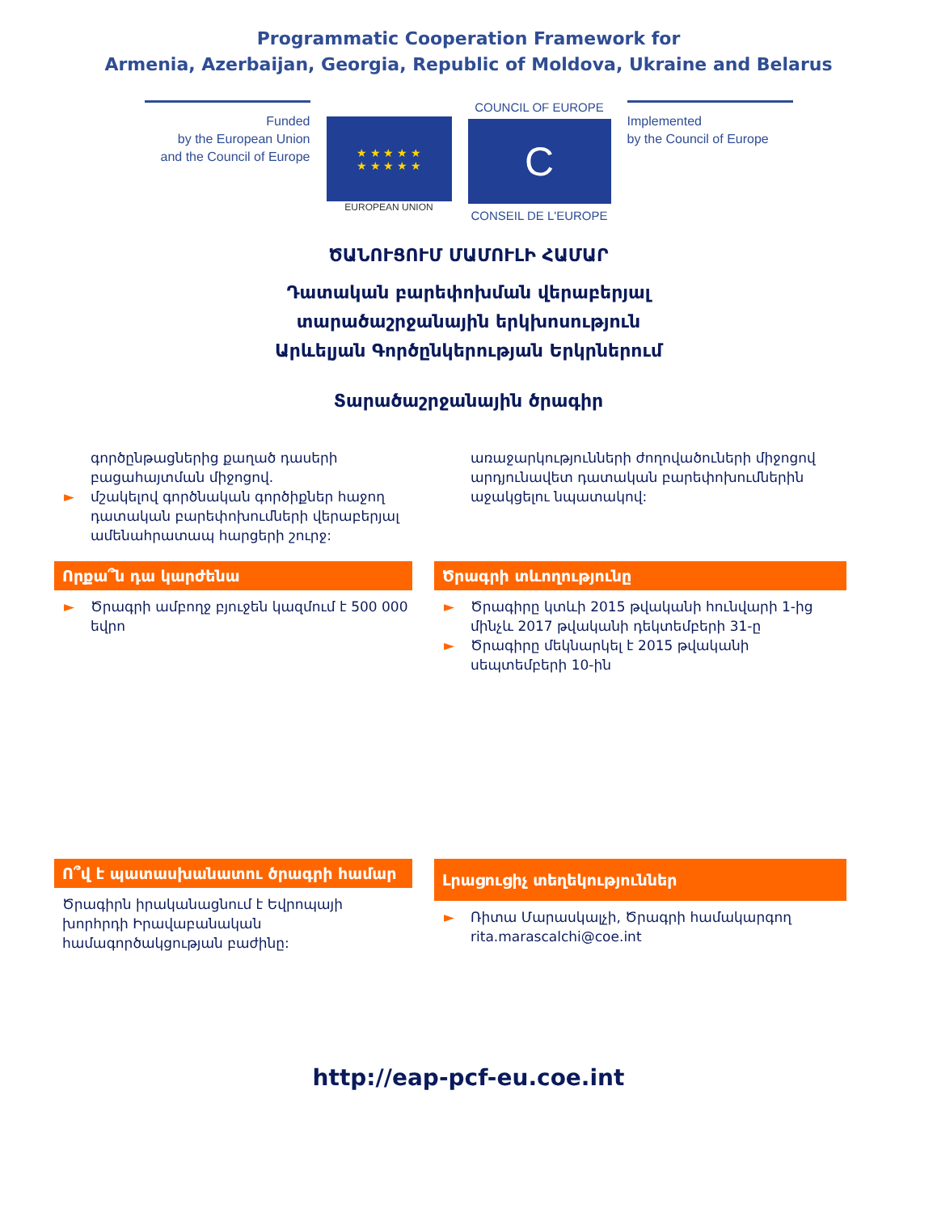Programmatic Cooperation Framework for
Armenia, Azerbaijan, Georgia, Republic of Moldova, Ukraine and Belarus
Funded
by the European Union
and the Council of Europe
★ ★ ★ ★ ★
★ ★ ★ ★ ★
EUROPEAN UNION
COUNCIL OF EUROPE
C
CONSEIL DE L'EUROPE
Implemented
by the Council of Europe
ԾԱՆՈՒՑՈՒՄ ՄԱՄՈՒԼԻ ՀԱՄԱՐ
Դատական բարեփոխման վերաբերյալ
տարածաշրջանային երկխոսություն
Արևելյան Գործընկերության Երկրներում
Տարածաշրջանային ծրագիր
գործընթացներից քաղած դասերի բացահայտման միջոցով.
► մշակելով գործնական գործիքներ հաջող դատական բարեփոխումների վերաբերյալ ամենահրատապ հարցերի շուրջ:
առաջարկությունների ժողովածուների միջոցով արդյունավետ դատական բարեփոխումներին աջակցելու նպատակով:
Որքա՞ն դա կարժենա
► Ծրագրի ամբողջ բյուջեն կազմում է 500 000 եվրո
Ծրագրի տևողությունը
► Ծրագիրը կտևի 2015 թվականի հունվարի 1-ից մինչև 2017 թվականի դեկտեմբերի 31-ը
► Ծրագիրը մեկնարկել է 2015 թվականի սեպտեմբերի 10-ին
Ո՞վ է պատասխանատու ծրագրի համար
Ծրագիրն իրականացնում է Եվրոպայի խորհրդի Իրավաբանական համագործակցության բաժինը:
Լրացուցիչ տեղեկություններ
► Ռիտա Մարասկալչի, Ծրագրի համակարգող
rita.marascalchi@coe.int
http://eap-pcf-eu.coe.int